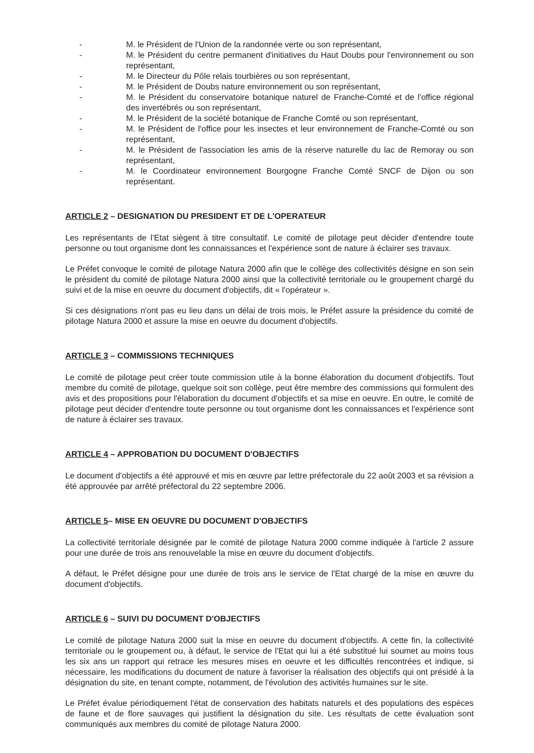- M. le Président de l'Union de la randonnée verte ou son représentant,
- M. le Président du centre permanent d'initiatives du Haut Doubs pour l'environnement ou son représentant,
- M. le Directeur du Pôle relais tourbières ou son représentant,
- M. le Président de Doubs nature environnement ou son représentant,
- M. le Président du conservatoire botanique naturel de Franche-Comté et de l'office régional des invertébrés ou son représentant,
- M. le Président de la société botanique de Franche Comté ou son représentant,
- M. le Président de l'office pour les insectes et leur environnement de Franche-Comté ou son représentant,
- M. le Président de l'association les amis de la réserve naturelle du lac de Remoray ou son représentant,
- M. le Coordinateur environnement Bourgogne Franche Comté SNCF de Dijon ou son représentant.
ARTICLE 2 – DESIGNATION DU PRESIDENT ET DE L'OPERATEUR
Les représentants de l'Etat siègent à titre consultatif. Le comité de pilotage peut décider d'entendre toute personne ou tout organisme dont les connaissances et l'expérience sont de nature à éclairer ses travaux.
Le Préfet convoque le comité de pilotage Natura 2000 afin que le collège des collectivités désigne en son sein le président du comité de pilotage Natura 2000 ainsi que la collectivité territoriale ou le groupement chargé du suivi et de la mise en oeuvre du document d'objectifs, dit « l'opérateur ».
Si ces désignations n'ont pas eu lieu dans un délai de trois mois, le Préfet assure la présidence du comité de pilotage Natura 2000 et assure la mise en oeuvre du document d'objectifs.
ARTICLE 3 – COMMISSIONS TECHNIQUES
Le comité de pilotage peut créer toute commission utile à la bonne élaboration du document d'objectifs. Tout membre du comité de pilotage, quelque soit son collège, peut être membre des commissions qui formulent des avis et des propositions pour l'élaboration du document d'objectifs et sa mise en oeuvre. En outre, le comité de pilotage peut décider d'entendre toute personne ou tout organisme dont les connaissances et l'expérience sont de nature à éclairer ses travaux.
ARTICLE 4 – APPROBATION DU DOCUMENT D'OBJECTIFS
Le document d'objectifs a été approuvé et mis en œuvre par lettre préfectorale du 22 août 2003 et sa révision a été approuvée par arrêté préfectoral du 22 septembre 2006.
ARTICLE 5– MISE EN OEUVRE DU DOCUMENT D'OBJECTIFS
La collectivité territoriale désignée par le comité de pilotage Natura 2000 comme indiquée à l'article 2 assure pour une durée de trois ans renouvelable la mise en œuvre du document d'objectifs.
A défaut, le Préfet désigne pour une durée de trois ans le service de l'Etat chargé de la mise en œuvre du document d'objectifs.
ARTICLE 6 – SUIVI DU DOCUMENT D'OBJECTIFS
Le comité de pilotage Natura 2000 suit la mise en oeuvre du document d'objectifs. A cette fin, la collectivité territoriale ou le groupement ou, à défaut, le service de l'Etat qui lui a été substitué lui soumet au moins tous les six ans un rapport qui retrace les mesures mises en oeuvre et les difficultés rencontrées et indique, si nécessaire, les modifications du document de nature à favoriser la réalisation des objectifs qui ont présidé à la désignation du site, en tenant compte, notamment, de l'évolution des activités humaines sur le site.
Le Préfet évalue périodiquement l'état de conservation des habitats naturels et des populations des espèces de faune et de flore sauvages qui justifient la désignation du site. Les résultats de cette évaluation sont communiqués aux membres du comité de pilotage Natura 2000.